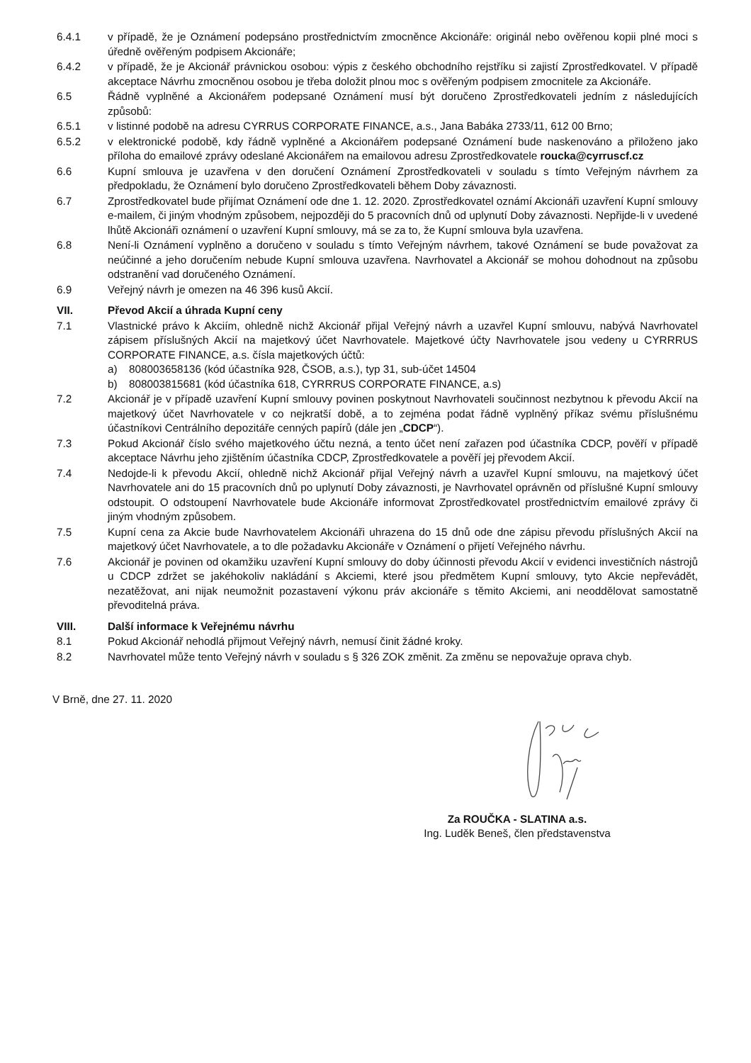6.4.1 v případě, že je Oznámení podepsáno prostřednictvím zmocněnce Akcionáře: originál nebo ověřenou kopii plné moci s úředně ověřeným podpisem Akcionáře;
6.4.2 v případě, že je Akcionář právnickou osobou: výpis z českého obchodního rejstříku si zajistí Zprostředkovatel. V případě akceptace Návrhu zmocněnou osobou je třeba doložit plnou moc s ověřeným podpisem zmocnitele za Akcionáře.
6.5 Řádně vyplněné a Akcionářem podepsané Oznámení musí být doručeno Zprostředkovateli jedním z následujících způsobů:
6.5.1 v listinné podobě na adresu CYRRUS CORPORATE FINANCE, a.s., Jana Babáka 2733/11, 612 00 Brno;
6.5.2 v elektronické podobě, kdy řádně vyplněné a Akcionářem podepsané Oznámení bude naskenováno a přiloženo jako příloha do emailové zprávy odeslané Akcionářem na emailovou adresu Zprostředkovatele roucka@cyrruscf.cz
6.6 Kupní smlouva je uzavřena v den doručení Oznámení Zprostředkovateli v souladu s tímto Veřejným návrhem za předpokladu, že Oznámení bylo doručeno Zprostředkovateli během Doby závaznosti.
6.7 Zprostředkovatel bude přijímat Oznámení ode dne 1. 12. 2020. Zprostředkovatel oznámí Akcionáři uzavření Kupní smlouvy e-mailem, či jiným vhodným způsobem, nejpozději do 5 pracovních dnů od uplynutí Doby závaznosti. Nepřijde-li v uvedené lhůtě Akcionáři oznámení o uzavření Kupní smlouvy, má se za to, že Kupní smlouva byla uzavřena.
6.8 Není-li Oznámení vyplněno a doručeno v souladu s tímto Veřejným návrhem, takové Oznámení se bude považovat za neúčinné a jeho doručením nebude Kupní smlouva uzavřena. Navrhovatel a Akcionář se mohou dohodnout na způsobu odstranění vad doručeného Oznámení.
6.9 Veřejný návrh je omezen na 46 396 kusů Akcií.
VII. Převod Akcií a úhrada Kupní ceny
7.1 Vlastnické právo k Akciím, ohledně nichž Akcionář přijal Veřejný návrh a uzavřel Kupní smlouvu, nabývá Navrhovatel zápisem příslušných Akcií na majetkový účet Navrhovatele. Majetkové účty Navrhovatele jsou vedeny u CYRRRUS CORPORATE FINANCE, a.s. čísla majetkových účtů:
a) 808003658136 (kód účastníka 928, ČSOB, a.s.), typ 31, sub-účet 14504
b) 808003815681 (kód účastníka 618, CYRRRUS CORPORATE FINANCE, a.s)
7.2 Akcionář je v případě uzavření Kupní smlouvy povinen poskytnout Navrhovateli součinnost nezbytnou k převodu Akcií na majetkový účet Navrhovatele v co nejkratší době, a to zejména podat řádně vyplněný příkaz svému příslušnému účastníkovi Centrálního depozitáře cenných papírů (dále jen „CDCP“).
7.3 Pokud Akcionář číslo svého majetkového účtu nezná, a tento účet není zařazen pod účastníka CDCP, pověří v případě akceptace Návrhu jeho zjištěním účastníka CDCP, Zprostředkovatele a pověří jej převodem Akcií.
7.4 Nedojde-li k převodu Akcií, ohledně nichž Akcionář přijal Veřejný návrh a uzavřel Kupní smlouvu, na majetkový účet Navrhovatele ani do 15 pracovních dnů po uplynutí Doby závaznosti, je Navrhovatel oprávněn od příslušné Kupní smlouvy odstoupit. O odstoupení Navrhovatele bude Akcionáře informovat Zprostředkovatel prostřednictvím emailové zprávy či jiným vhodným způsobem.
7.5 Kupní cena za Akcie bude Navrhovatelem Akcionáři uhrazena do 15 dnů ode dne zápisu převodu příslušných Akcií na majetkový účet Navrhovatele, a to dle požadavku Akcionáře v Oznámení o přijetí Veřejného návrhu.
7.6 Akcionář je povinen od okamžiku uzavření Kupní smlouvy do doby účinnosti převodu Akcií v evidenci investičních nástrojů u CDCP zdržet se jakéhokoliv nakládání s Akciemi, které jsou předmětem Kupní smlouvy, tyto Akcie nepřevádět, nezatěžovat, ani nijak neumožnit pozastavení výkonu práv akcionáře s těmito Akciemi, ani neoddělovat samostatně převoditelná práva.
VIII. Další informace k Veřejnému návrhu
8.1 Pokud Akcionář nehodlá přijmout Veřejný návrh, nemusí činit žádné kroky.
8.2 Navrhovatel může tento Veřejný návrh v souladu s § 326 ZOK změnit. Za změnu se nepovažuje oprava chyb.
V Brně, dne 27. 11. 2020
Za ROUČKA - SLATINA a.s.
Ing. Luděk Beneš, člen představenstva